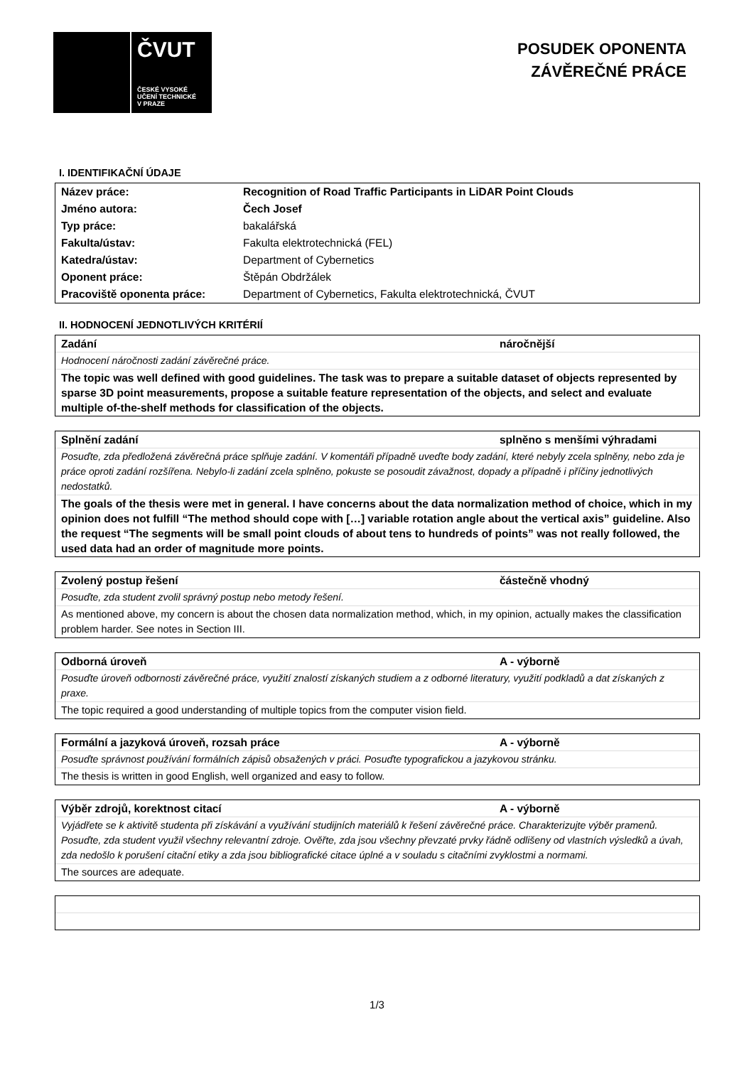ČVUT
ČESKÉ VYSOKÉ
UČENÍ TECHNICKÉ
V PRAZE
POSUDEK OPONENTA
ZÁVĚREČNÉ PRÁCE
I. IDENTIFIKAČNÍ ÚDAJE
| Název práce: | Recognition of Road Traffic Participants in LiDAR Point Clouds |
| Jméno autora: | Čech Josef |
| Typ práce: | bakalářská |
| Fakulta/ústav: | Fakulta elektrotechnická (FEL) |
| Katedra/ústav: | Department of Cybernetics |
| Oponent práce: | Štěpán Obdržálek |
| Pracoviště oponenta práce: | Department of Cybernetics, Fakulta elektrotechnická, ČVUT |
II. HODNOCENÍ JEDNOTLIVÝCH KRITÉRIÍ
Zadání náročnější
Hodnocení náročnosti zadání závěrečné práce.
The topic was well defined with good guidelines. The task was to prepare a suitable dataset of objects represented by sparse 3D point measurements, propose a suitable feature representation of the objects, and select and evaluate multiple of-the-shelf methods for classification of the objects.
Splnění zadání splněno s menšími výhradami
Posuďte, zda předložená závěrečná práce splňuje zadání. V komentáři případně uveďte body zadání, které nebyly zcela splněny, nebo zda je práce oproti zadání rozšířena. Nebylo-li zadání zcela splněno, pokuste se posoudit závažnost, dopady a případně i příčiny jednotlivých nedostatků.
The goals of the thesis were met in general. I have concerns about the data normalization method of choice, which in my opinion does not fulfill “The method should cope with […] variable rotation angle about the vertical axis” guideline. Also the request “The segments will be small point clouds of about tens to hundreds of points” was not really followed, the used data had an order of magnitude more points.
Zvolený postup řešení částečně vhodný
Posuďte, zda student zvolil správný postup nebo metody řešení.
As mentioned above, my concern is about the chosen data normalization method, which, in my opinion, actually makes the classification problem harder. See notes in Section III.
Odborná úroveň A - výborně
Posuďte úroveň odbornosti závěrečné práce, využití znalostí získaných studiem a z odborné literatury, využití podkladů a dat získaných z praxe.
The topic required a good understanding of multiple topics from the computer vision field.
Formální a jazyková úroveň, rozsah práce A - výborně
Posuďte správnost používání formálních zápisů obsažených v práci. Posuďte typografickou a jazykovou stránku.
The thesis is written in good English, well organized and easy to follow.
Výběr zdrojů, korektnost citací A - výborně
Vyjádřete se k aktivitě studenta při získávání a využívání studijních materiálů k řešení závěrečné práce. Charakterizujte výběr pramenů. Posuďte, zda student využil všechny relevantní zdroje. Ověřte, zda jsou všechny převzaté prvky řádně odlišeny od vlastních výsledků a úvah, zda nedošlo k porušení citační etiky a zda jsou bibliografické citace úplné a v souladu s citačními zvyklostmi a normami.
The sources are adequate.
1/3